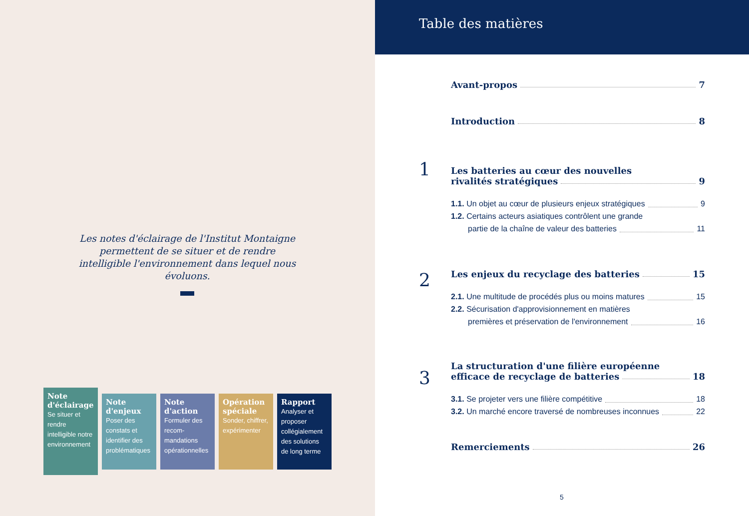Les notes d'éclairage de l'Institut Montaigne permettent de se situer et de rendre intelligible l'environnement dans lequel nous évoluons.
Note d'éclairage
Se situer et rendre intelligible notre environnement
Note d'enjeux
Poser des constats et identifier des problématiques
Note d'action
Formuler des recom-mandations opérationnelles
Opération spéciale
Sonder, chiffrer, expérimenter
Rapport
Analyser et proposer collégialement des solutions de long terme
Table des matières
Avant-propos 7
Introduction 8
1
Les batteries au cœur des nouvelles
rivalités stratégiques 9
1.1. Un objet au cœur de plusieurs enjeux stratégiques 9
1.2. Certains acteurs asiatiques contrôlent une grande
partie de la chaîne de valeur des batteries 11
2
Les enjeux du recyclage des batteries 15
2.1. Une multitude de procédés plus ou moins matures 15
2.2. Sécurisation d'approvisionnement en matières
premières et préservation de l'environnement 16
3
La structuration d'une filière européenne
efficace de recyclage de batteries 18
3.1. Se projeter vers une filière compétitive 18
3.2. Un marché encore traversé de nombreuses inconnues 22
Remerciements 26
5